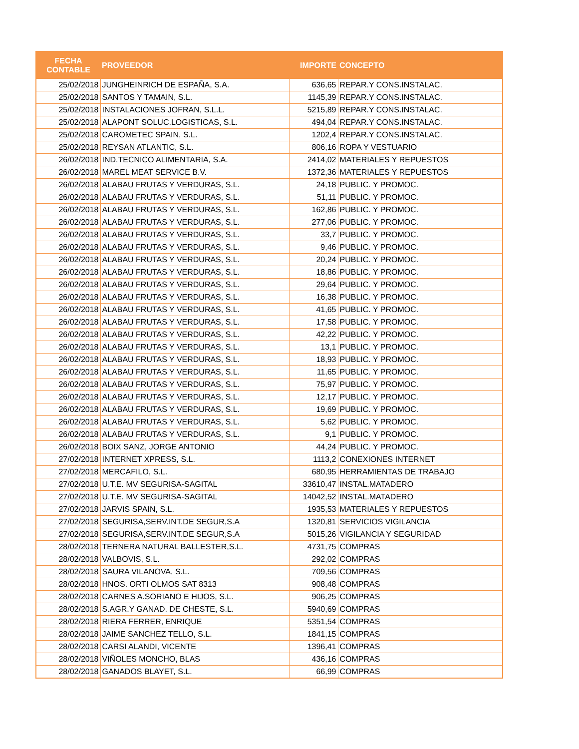| FECHA CONTABLE | PROVEEDOR | IMPORTE | CONCEPTO |
| --- | --- | --- | --- |
| 25/02/2018 | JUNGHEINRICH DE ESPAÑA, S.A. | 636,65 | REPAR.Y CONS.INSTALAC. |
| 25/02/2018 | SANTOS Y TAMAIN, S.L. | 1145,39 | REPAR.Y CONS.INSTALAC. |
| 25/02/2018 | INSTALACIONES JOFRAN, S.L.L. | 5215,89 | REPAR.Y CONS.INSTALAC. |
| 25/02/2018 | ALAPONT SOLUC.LOGISTICAS, S.L. | 494,04 | REPAR.Y CONS.INSTALAC. |
| 25/02/2018 | CAROMETEC SPAIN, S.L. | 1202,4 | REPAR.Y CONS.INSTALAC. |
| 25/02/2018 | REYSAN ATLANTIC, S.L. | 806,16 | ROPA Y VESTUARIO |
| 26/02/2018 | IND.TECNICO ALIMENTARIA, S.A. | 2414,02 | MATERIALES Y REPUESTOS |
| 26/02/2018 | MAREL MEAT SERVICE B.V. | 1372,36 | MATERIALES Y REPUESTOS |
| 26/02/2018 | ALABAU FRUTAS Y VERDURAS, S.L. | 24,18 | PUBLIC. Y PROMOC. |
| 26/02/2018 | ALABAU FRUTAS Y VERDURAS, S.L. | 51,11 | PUBLIC. Y PROMOC. |
| 26/02/2018 | ALABAU FRUTAS Y VERDURAS, S.L. | 162,86 | PUBLIC. Y PROMOC. |
| 26/02/2018 | ALABAU FRUTAS Y VERDURAS, S.L. | 277,06 | PUBLIC. Y PROMOC. |
| 26/02/2018 | ALABAU FRUTAS Y VERDURAS, S.L. | 33,7 | PUBLIC. Y PROMOC. |
| 26/02/2018 | ALABAU FRUTAS Y VERDURAS, S.L. | 9,46 | PUBLIC. Y PROMOC. |
| 26/02/2018 | ALABAU FRUTAS Y VERDURAS, S.L. | 20,24 | PUBLIC. Y PROMOC. |
| 26/02/2018 | ALABAU FRUTAS Y VERDURAS, S.L. | 18,86 | PUBLIC. Y PROMOC. |
| 26/02/2018 | ALABAU FRUTAS Y VERDURAS, S.L. | 29,64 | PUBLIC. Y PROMOC. |
| 26/02/2018 | ALABAU FRUTAS Y VERDURAS, S.L. | 16,38 | PUBLIC. Y PROMOC. |
| 26/02/2018 | ALABAU FRUTAS Y VERDURAS, S.L. | 41,65 | PUBLIC. Y PROMOC. |
| 26/02/2018 | ALABAU FRUTAS Y VERDURAS, S.L. | 17,58 | PUBLIC. Y PROMOC. |
| 26/02/2018 | ALABAU FRUTAS Y VERDURAS, S.L. | 42,22 | PUBLIC. Y PROMOC. |
| 26/02/2018 | ALABAU FRUTAS Y VERDURAS, S.L. | 13,1 | PUBLIC. Y PROMOC. |
| 26/02/2018 | ALABAU FRUTAS Y VERDURAS, S.L. | 18,93 | PUBLIC. Y PROMOC. |
| 26/02/2018 | ALABAU FRUTAS Y VERDURAS, S.L. | 11,65 | PUBLIC. Y PROMOC. |
| 26/02/2018 | ALABAU FRUTAS Y VERDURAS, S.L. | 75,97 | PUBLIC. Y PROMOC. |
| 26/02/2018 | ALABAU FRUTAS Y VERDURAS, S.L. | 12,17 | PUBLIC. Y PROMOC. |
| 26/02/2018 | ALABAU FRUTAS Y VERDURAS, S.L. | 19,69 | PUBLIC. Y PROMOC. |
| 26/02/2018 | ALABAU FRUTAS Y VERDURAS, S.L. | 5,62 | PUBLIC. Y PROMOC. |
| 26/02/2018 | ALABAU FRUTAS Y VERDURAS, S.L. | 9,1 | PUBLIC. Y PROMOC. |
| 26/02/2018 | BOIX SANZ, JORGE ANTONIO | 44,24 | PUBLIC. Y PROMOC. |
| 27/02/2018 | INTERNET XPRESS, S.L. | 1113,2 | CONEXIONES INTERNET |
| 27/02/2018 | MERCAFILO, S.L. | 680,95 | HERRAMIENTAS DE TRABAJO |
| 27/02/2018 | U.T.E. MV SEGURISA-SAGITAL | 33610,47 | INSTAL.MATADERO |
| 27/02/2018 | U.T.E. MV SEGURISA-SAGITAL | 14042,52 | INSTAL.MATADERO |
| 27/02/2018 | JARVIS SPAIN, S.L. | 1935,53 | MATERIALES Y REPUESTOS |
| 27/02/2018 | SEGURISA,SERV.INT.DE SEGUR,S.A | 1320,81 | SERVICIOS VIGILANCIA |
| 27/02/2018 | SEGURISA,SERV.INT.DE SEGUR,S.A | 5015,26 | VIGILANCIA Y SEGURIDAD |
| 28/02/2018 | TERNERA NATURAL BALLESTER,S.L. | 4731,75 | COMPRAS |
| 28/02/2018 | VALBOVIS, S.L. | 292,02 | COMPRAS |
| 28/02/2018 | SAURA VILANOVA, S.L. | 709,56 | COMPRAS |
| 28/02/2018 | HNOS. ORTI OLMOS SAT 8313 | 908,48 | COMPRAS |
| 28/02/2018 | CARNES A.SORIANO E HIJOS, S.L. | 906,25 | COMPRAS |
| 28/02/2018 | S.AGR.Y GANAD. DE CHESTE, S.L. | 5940,69 | COMPRAS |
| 28/02/2018 | RIERA FERRER, ENRIQUE | 5351,54 | COMPRAS |
| 28/02/2018 | JAIME SANCHEZ TELLO, S.L. | 1841,15 | COMPRAS |
| 28/02/2018 | CARSI ALANDI, VICENTE | 1396,41 | COMPRAS |
| 28/02/2018 | VIÑOLES MONCHO, BLAS | 436,16 | COMPRAS |
| 28/02/2018 | GANADOS BLAYET, S.L. | 66,99 | COMPRAS |